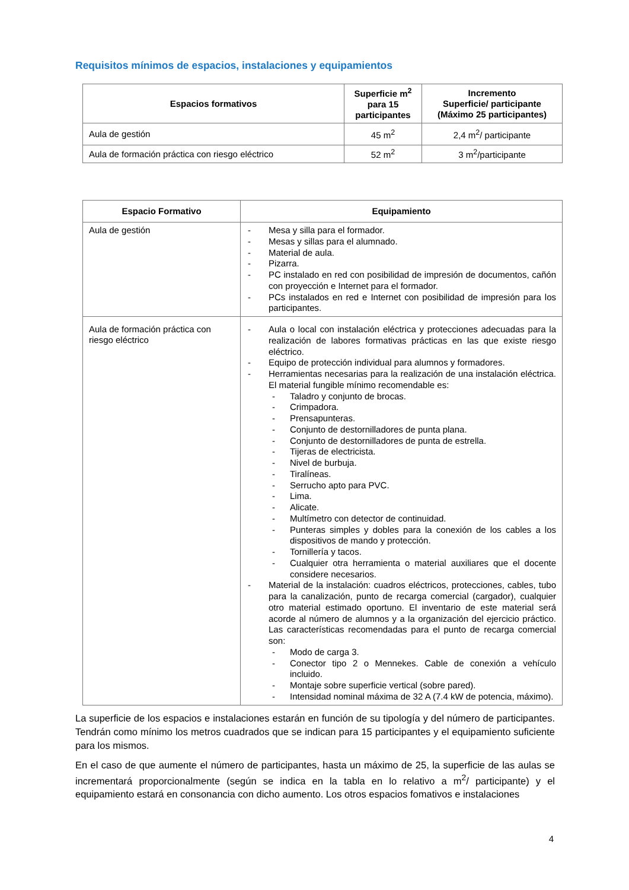Requisitos mínimos de espacios, instalaciones y equipamientos
| Espacios formativos | Superficie m<sup>2</sup> para 15 participantes | Incremento Superficie/ participante (Máximo 25 participantes) |
| --- | --- | --- |
| Aula de gestión | 45 m<sup>2</sup> | 2,4 m<sup>2</sup>/ participante |
| Aula de formación práctica con riesgo eléctrico | 52 m<sup>2</sup> | 3 m<sup>2</sup>/participante |
| Espacio Formativo | Equipamiento |
| --- | --- |
| Aula de gestión | - Mesa y silla para el formador. - Mesas y sillas para el alumnado. - Material de aula. - Pizarra. - PC instalado en red con posibilidad de impresión de documentos, cañón con proyección e Internet para el formador. - PCs instalados en red e Internet con posibilidad de impresión para los participantes. |
| Aula de formación práctica con riesgo eléctrico | - Aula o local con instalación eléctrica y protecciones adecuadas para la realización de labores formativas prácticas en las que existe riesgo eléctrico. - Equipo de protección individual para alumnos y formadores. - Herramientas necesarias para la realización de una instalación eléctrica. El material fungible mínimo recomendable es: - Taladro y conjunto de brocas. - Crimpadora. - Prensapunteras. - Conjunto de destornilladores de punta plana. - Conjunto de destornilladores de punta de estrella. - Tijeras de electricista. - Nivel de burbuja. - Tiralíneas. - Serrucho apto para PVC. - Lima. - Alicate. - Multímetro con detector de continuidad. - Punteras simples y dobles para la conexión de los cables a los dispositivos de mando y protección. - Tornillería y tacos. - Cualquier otra herramienta o material auxiliares que el docente considere necesarios. - Material de la instalación: cuadros eléctricos, protecciones, cables, tubo para la canalización, punto de recarga comercial (cargador), cualquier otro material estimado oportuno. El inventario de este material será acorde al número de alumnos y a la organización del ejercicio práctico. Las características recomendadas para el punto de recarga comercial son: - Modo de carga 3. - Conector tipo 2 o Mennekes. Cable de conexión a vehículo incluido. - Montaje sobre superficie vertical (sobre pared). - Intensidad nominal máxima de 32 A (7.4 kW de potencia, máximo). |
La superficie de los espacios e instalaciones estarán en función de su tipología y del número de participantes. Tendrán como mínimo los metros cuadrados que se indican para 15 participantes y el equipamiento suficiente para los mismos.
En el caso de que aumente el número de participantes, hasta un máximo de 25, la superficie de las aulas se incrementará proporcionalmente (según se indica en la tabla en lo relativo a m<sup>2</sup>/ participante) y el equipamiento estará en consonancia con dicho aumento. Los otros espacios fomativos e instalaciones
4